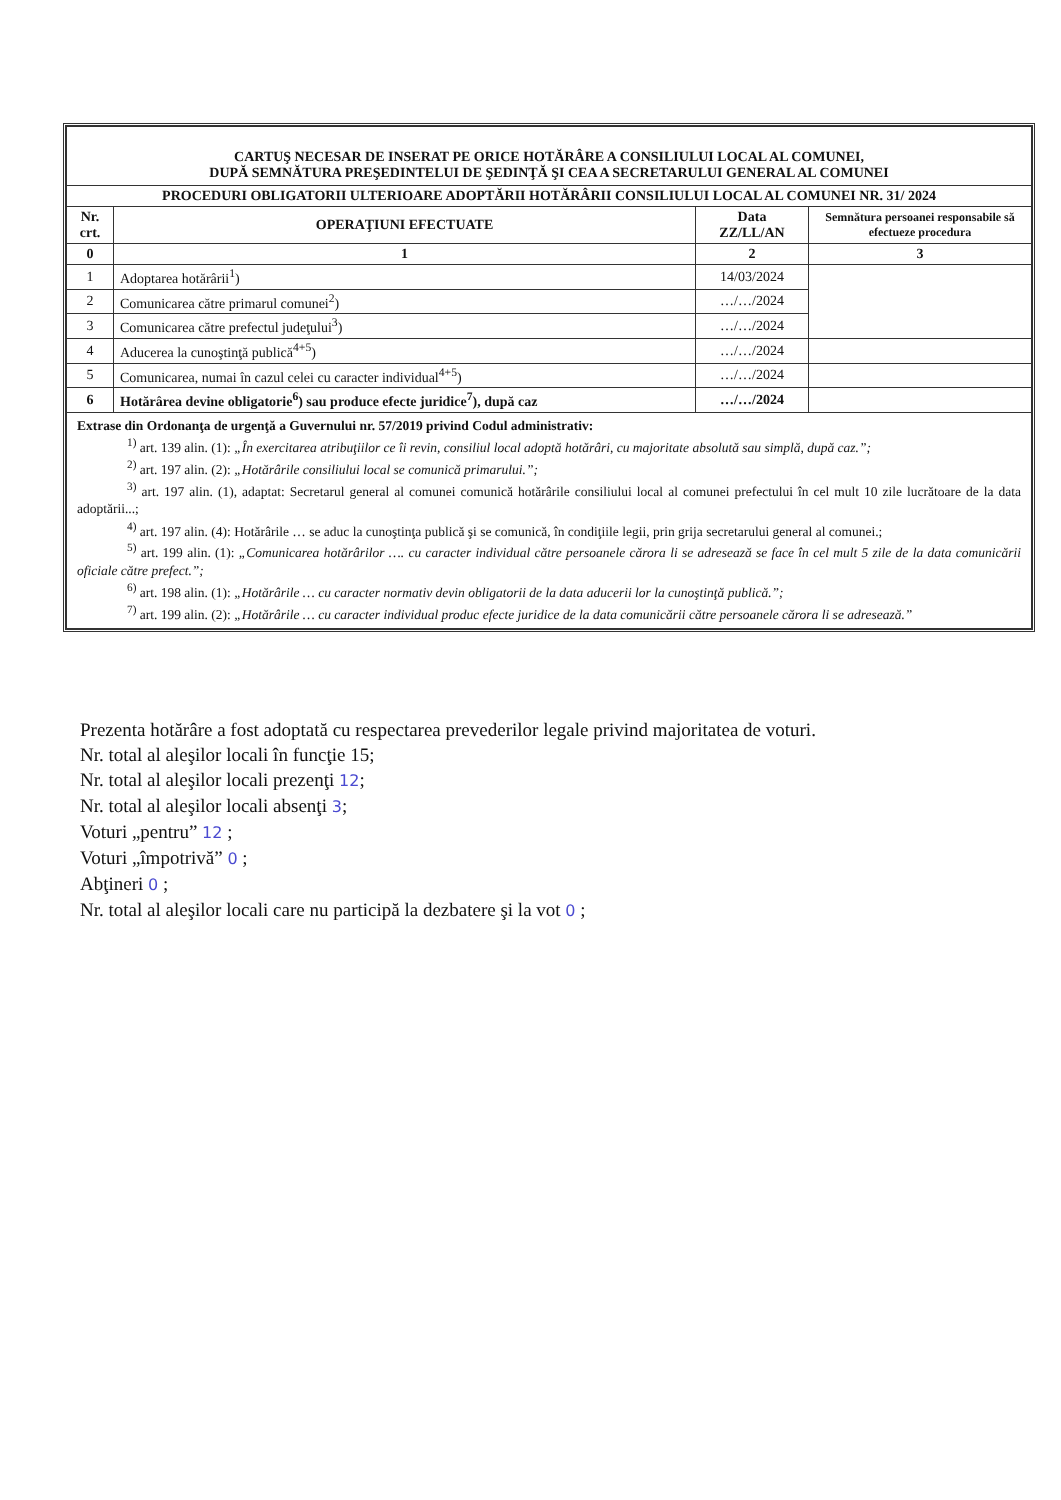| CARTUŞ NECESAR DE INSERAT PE ORICE HOTĂRÂRE A CONSILIULUI LOCAL AL COMUNEI, DUPĂ SEMNĂTURA PREŞEDINTELUI DE ŞEDINŢĂ ŞI CEA A SECRETARULUI GENERAL AL COMUNEI | | | |
| PROCEDURI OBLIGATORII ULTERIOARE ADOPTĂRII HOTĂRÂRII CONSILIULUI LOCAL AL COMUNEI NR. 31/ 2024 | | | |
| Nr. crt. | OPERAŢIUNI EFECTUATE | Data ZZ/LL/AN | Semnătura persoanei responsabile să efectueze procedura |
| 0 | 1 | 2 | 3 |
| 1 | Adoptarea hotărârii<sup>1</sup>) | 14/03/2024 | |
| 2 | Comunicarea către primarul comunei<sup>2</sup>) | …/…/2024 | |
| 3 | Comunicarea către prefectul judeţului<sup>3</sup>) | …/…/2024 | |
| 4 | Aducerea la cunoştinţă publică<sup>4+5</sup>) | …/…/2024 | |
| 5 | Comunicarea, numai în cazul celei cu caracter individual<sup>4+5</sup>) | …/…/2024 | |
| 6 | Hotărârea devine obligatorie<sup>6</sup>) sau produce efecte juridice<sup>7</sup>), după caz | …/…/2024 | |
| Extrase din Ordonanţa de urgenţă a Guvernului nr. 57/2019 privind Codul administrativ: <sup>1)</sup> art. 139 alin. (1): „În exercitarea atribuţiilor ce îi revin, consiliul local adoptă hotărâri, cu majoritate absolută sau simplă, după caz.”; <sup>2)</sup> art. 197 alin. (2): „Hotărârile consiliului local se comunică primarului.”; <sup>3)</sup> art. 197 alin. (1), adaptat: Secretarul general al comunei comunică hotărârile consiliului local al comunei prefectului în cel mult 10 zile lucrătoare de la data adoptării...; <sup>4)</sup> art. 197 alin. (4): Hotărârile … se aduc la cunoştinţa publică şi se comunică, în condiţiile legii, prin grija secretarului general al comunei.; <sup>5)</sup> art. 199 alin. (1): „Comunicarea hotărârilor …. cu caracter individual către persoanele cărora li se adresează se face în cel mult 5 zile de la data comunicării oficiale către prefect.”; <sup>6)</sup> art. 198 alin. (1): „Hotărârile … cu caracter normativ devin obligatorii de la data aducerii lor la cunoştinţă publică.”; <sup>7)</sup> art. 199 alin. (2): „Hotărârile … cu caracter individual produc efecte juridice de la data comunicării către persoanele cărora li se adresează.” | | | |
Prezenta hotărâre a fost adoptată cu respectarea prevederilor legale privind majoritatea de voturi.
Nr. total al aleşilor locali în funcţie 15;
Nr. total al aleşilor locali prezenţi 12;
Nr. total al aleşilor locali absenţi 3;
Voturi „pentru” 12 ;
Voturi „împotrivă” 0 ;
Abţineri 0 ;
Nr. total al aleşilor locali care nu participă la dezbatere şi la vot 0 ;